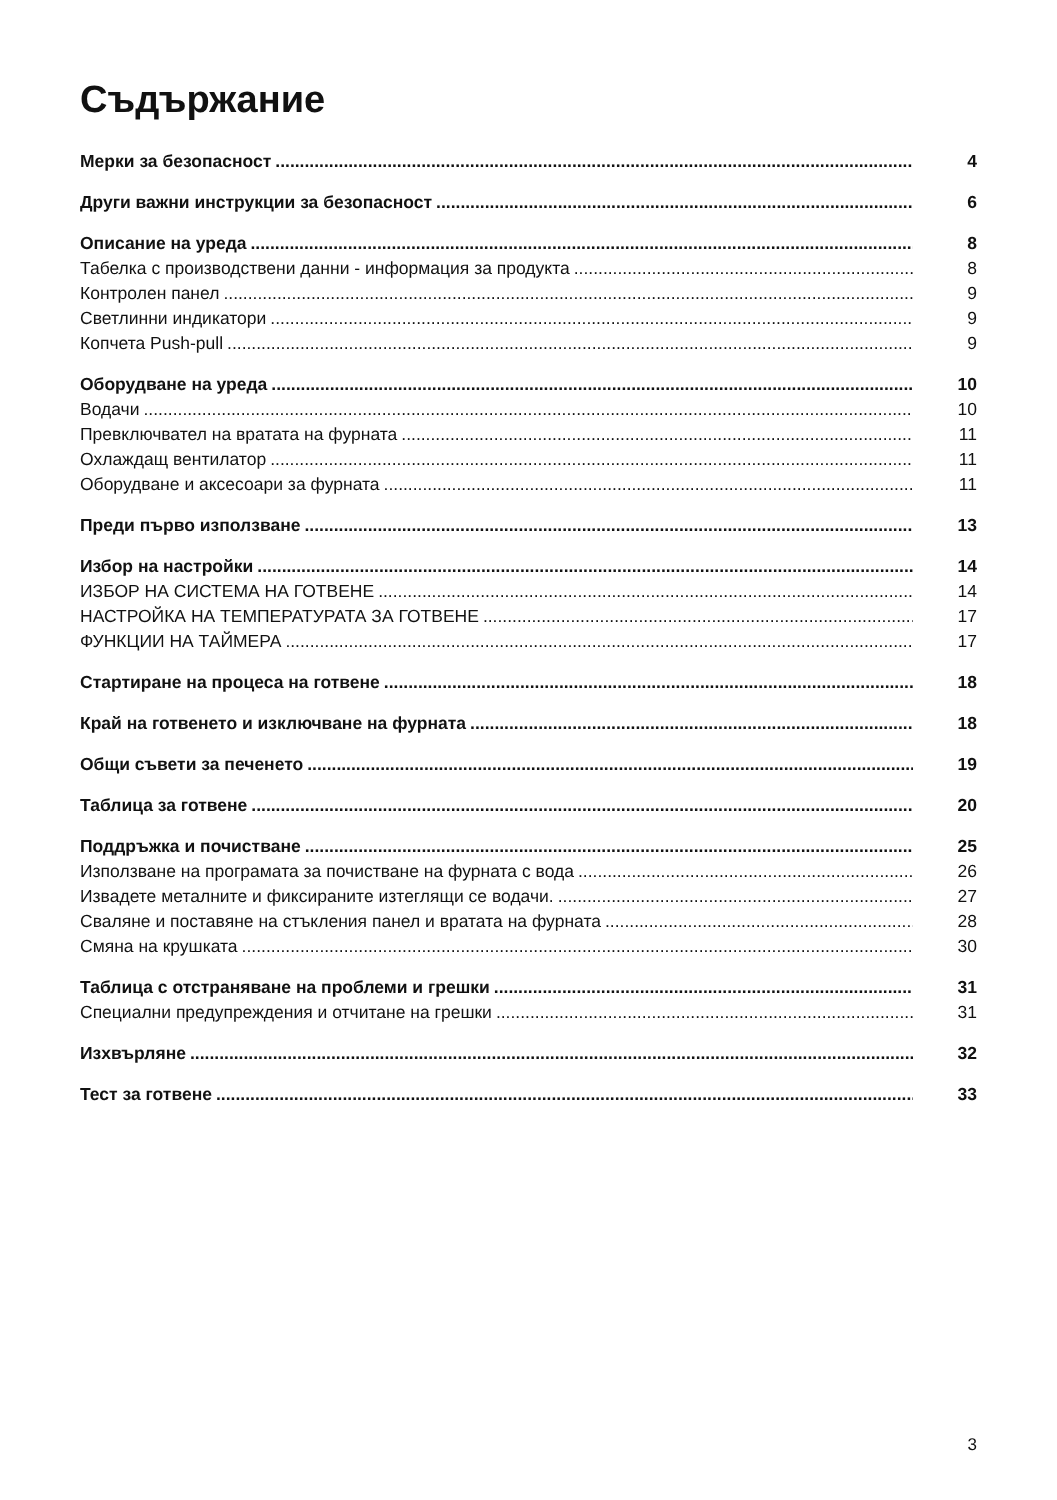Съдържание
Мерки за безопасност 4
Други важни инструкции за безопасност 6
Описание на уреда 8
Табелка с производствени данни - информация за продукта 8
Контролен панел 9
Светлинни индикатори 9
Копчета Push-pull 9
Оборудване на уреда 10
Водачи 10
Превключвател на вратата на фурната 11
Охлаждащ вентилатор 11
Оборудване и аксесоари за фурната 11
Преди първо използване 13
Избор на настройки 14
ИЗБОР НА СИСТЕМА НА ГОТВЕНЕ 14
НАСТРОЙКА НА ТЕМПЕРАТУРАТА ЗА ГОТВЕНЕ 17
ФУНКЦИИ НА ТАЙМЕРА 17
Стартиране на процеса на готвене 18
Край на готвенето и изключване на фурната 18
Общи съвети за печенето 19
Таблица за готвене 20
Поддръжка и почистване 25
Използване на програмата за почистване на фурната с вода 26
Извадете металните и фиксираните изтеглящи се водачи. 27
Сваляне и поставяне на стъкления панел и вратата на фурната 28
Смяна на крушката 30
Таблица с отстраняване на проблеми и грешки 31
Специални предупреждения и отчитане на грешки 31
Изхвърляне 32
Тест за готвене 33
3